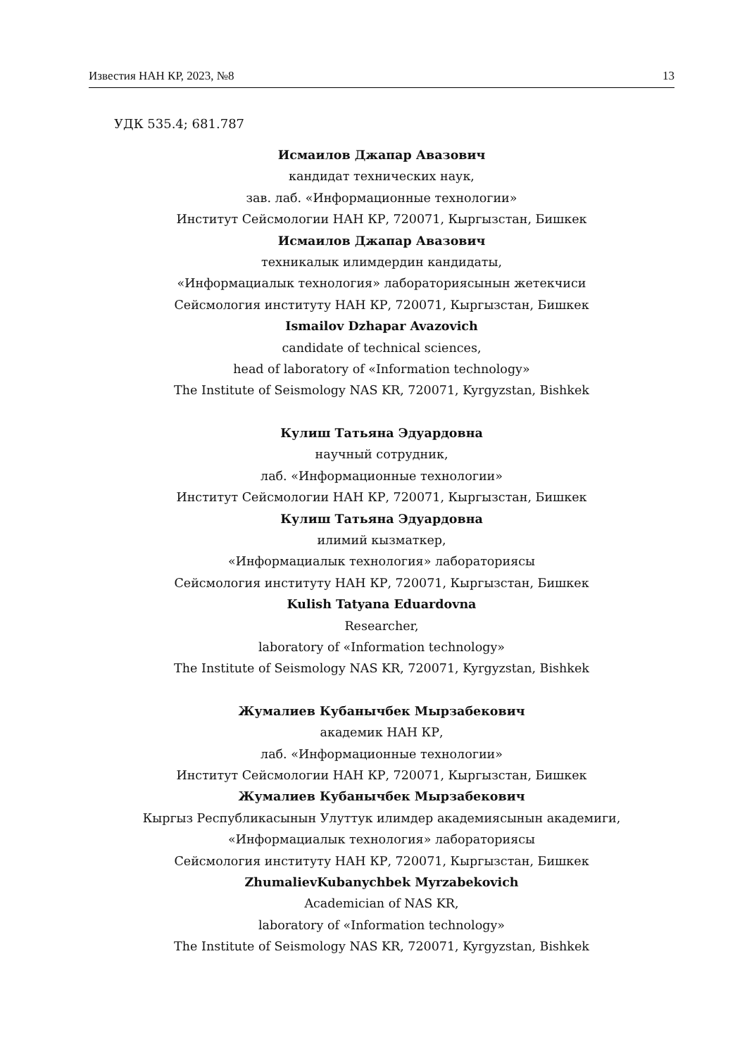Известия НАН КР, 2023, №8 13
УДК 535.4; 681.787
Исмаилов Джапар Авазович
кандидат технических наук,
зав. лаб. «Информационные технологии»
Институт Сейсмологии НАН КР, 720071, Кыргызстан, Бишкек
Исмаилов Джапар Авазович
техникалык илимдердин кандидаты,
«Информациалык технология» лабораториясынын жетекчиси
Сейсмология институту НАН КР, 720071, Кыргызстан, Бишкек
Ismailov Dzhapar Avazovich
candidate of technical sciences,
head of laboratory of «Information technology»
The Institute of Seismology NAS KR, 720071, Kyrgyzstan, Bishkek
Кулиш Татьяна Эдуардовна
научный сотрудник,
лаб. «Информационные технологии»
Институт Сейсмологии НАН КР, 720071, Кыргызстан, Бишкек
Кулиш Татьяна Эдуардовна
илимий кызматкер,
«Информациалык технология» лабораториясы
Сейсмология институту НАН КР, 720071, Кыргызстан, Бишкек
Kulish Tatyana Eduardovna
Researcher,
laboratory of «Information technology»
The Institute of Seismology NAS KR, 720071, Kyrgyzstan, Bishkek
Жумалиев Кубанычбек Мырзабекович
академик НАН КР,
лаб. «Информационные технологии»
Институт Сейсмологии НАН КР, 720071, Кыргызстан, Бишкек
Жумалиев Кубанычбек Мырзабекович
Кыргыз Республикасынын Улуттук илимдер академиясынын академиги,
«Информациалык технология» лабораториясы
Сейсмология институту НАН КР, 720071, Кыргызстан, Бишкек
ZhumalievKubanychbek Myrzabekovich
Academician of NAS KR,
laboratory of «Information technology»
The Institute of Seismology NAS KR, 720071, Kyrgyzstan, Bishkek